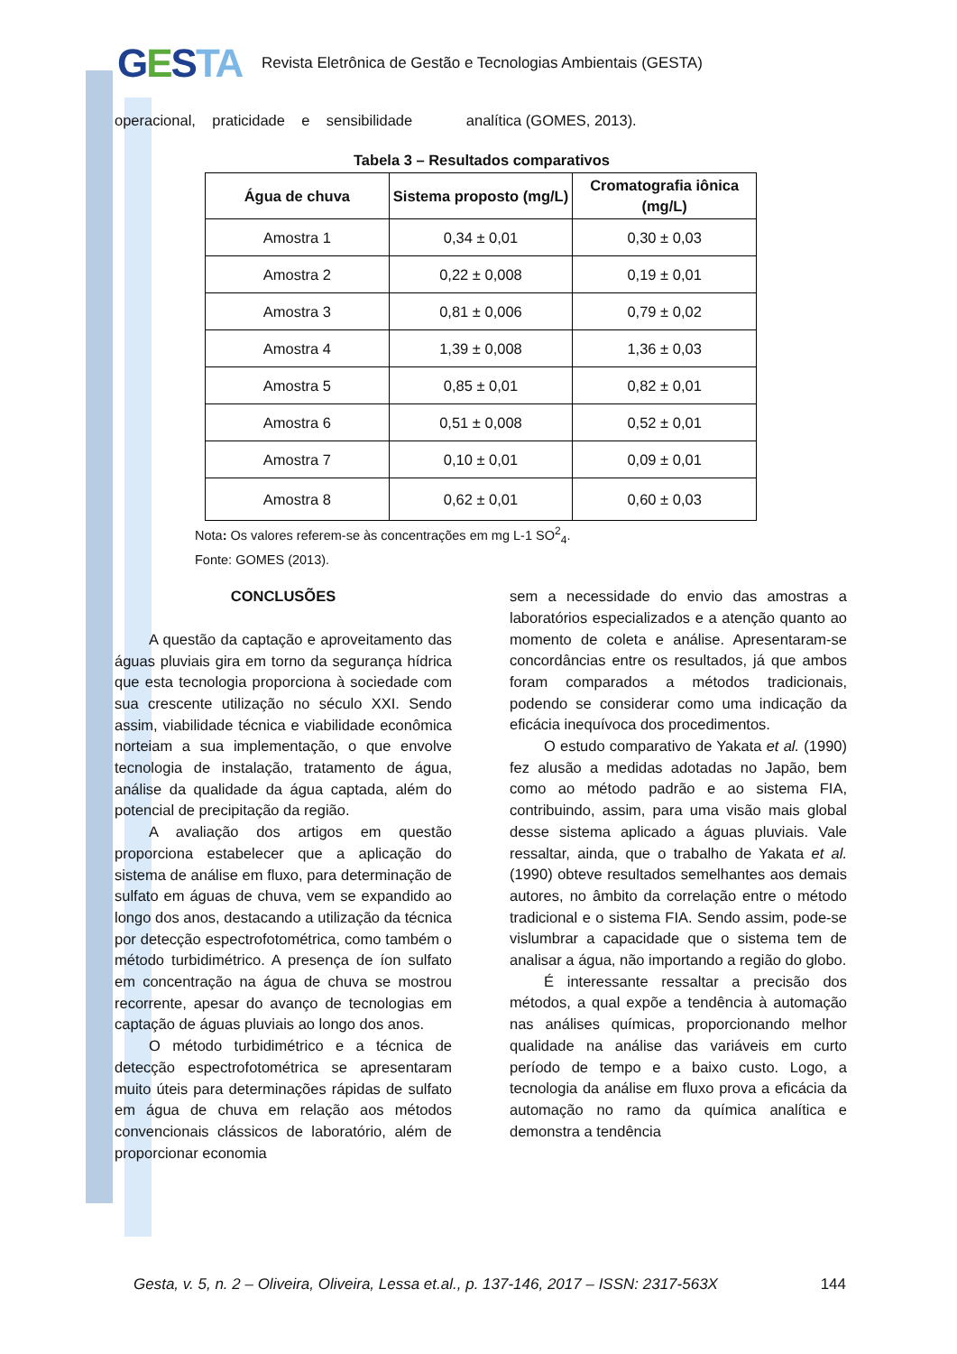GESTA
Revista Eletrônica de Gestão e Tecnologias Ambientais (GESTA)
operacional, praticidade e sensibilidade analítica (GOMES, 2013).
Tabela 3 – Resultados comparativos
| Água de chuva | Sistema proposto (mg/L) | Cromatografia iônica (mg/L) |
| --- | --- | --- |
| Amostra 1 | 0,34 ± 0,01 | 0,30 ± 0,03 |
| Amostra 2 | 0,22 ± 0,008 | 0,19 ± 0,01 |
| Amostra 3 | 0,81 ± 0,006 | 0,79 ± 0,02 |
| Amostra 4 | 1,39 ± 0,008 | 1,36 ± 0,03 |
| Amostra 5 | 0,85 ± 0,01 | 0,82 ± 0,01 |
| Amostra 6 | 0,51 ± 0,008 | 0,52 ± 0,01 |
| Amostra 7 | 0,10 ± 0,01 | 0,09 ± 0,01 |
| Amostra 8 | 0,62 ± 0,01 | 0,60 ± 0,03 |
Nota: Os valores referem-se às concentrações em mg L-1 SO<sup>2</sup><sub>4</sub>.
Fonte: GOMES (2013).
CONCLUSÕES
A questão da captação e aproveitamento das águas pluviais gira em torno da segurança hídrica que esta tecnologia proporciona à sociedade com sua crescente utilização no século XXI. Sendo assim, viabilidade técnica e viabilidade econômica norteiam a sua implementação, o que envolve tecnologia de instalação, tratamento de água, análise da qualidade da água captada, além do potencial de precipitação da região.
A avaliação dos artigos em questão proporciona estabelecer que a aplicação do sistema de análise em fluxo, para determinação de sulfato em águas de chuva, vem se expandido ao longo dos anos, destacando a utilização da técnica por detecção espectrofotométrica, como também o método turbidimétrico. A presença de íon sulfato em concentração na água de chuva se mostrou recorrente, apesar do avanço de tecnologias em captação de águas pluviais ao longo dos anos.
O método turbidimétrico e a técnica de detecção espectrofotométrica se apresentaram muito úteis para determinações rápidas de sulfato em água de chuva em relação aos métodos convencionais clássicos de laboratório, além de proporcionar economia
sem a necessidade do envio das amostras a laboratórios especializados e a atenção quanto ao momento de coleta e análise. Apresentaram-se concordâncias entre os resultados, já que ambos foram comparados a métodos tradicionais, podendo se considerar como uma indicação da eficácia inequívoca dos procedimentos.
O estudo comparativo de Yakata et al. (1990) fez alusão a medidas adotadas no Japão, bem como ao método padrão e ao sistema FIA, contribuindo, assim, para uma visão mais global desse sistema aplicado a águas pluviais. Vale ressaltar, ainda, que o trabalho de Yakata et al. (1990) obteve resultados semelhantes aos demais autores, no âmbito da correlação entre o método tradicional e o sistema FIA. Sendo assim, pode-se vislumbrar a capacidade que o sistema tem de analisar a água, não importando a região do globo.
É interessante ressaltar a precisão dos métodos, a qual expõe a tendência à automação nas análises químicas, proporcionando melhor qualidade na análise das variáveis em curto período de tempo e a baixo custo. Logo, a tecnologia da análise em fluxo prova a eficácia da automação no ramo da química analítica e demonstra a tendência
Gesta, v. 5, n. 2 – Oliveira, Oliveira, Lessa et.al., p. 137-146, 2017 – ISSN: 2317-563X 144